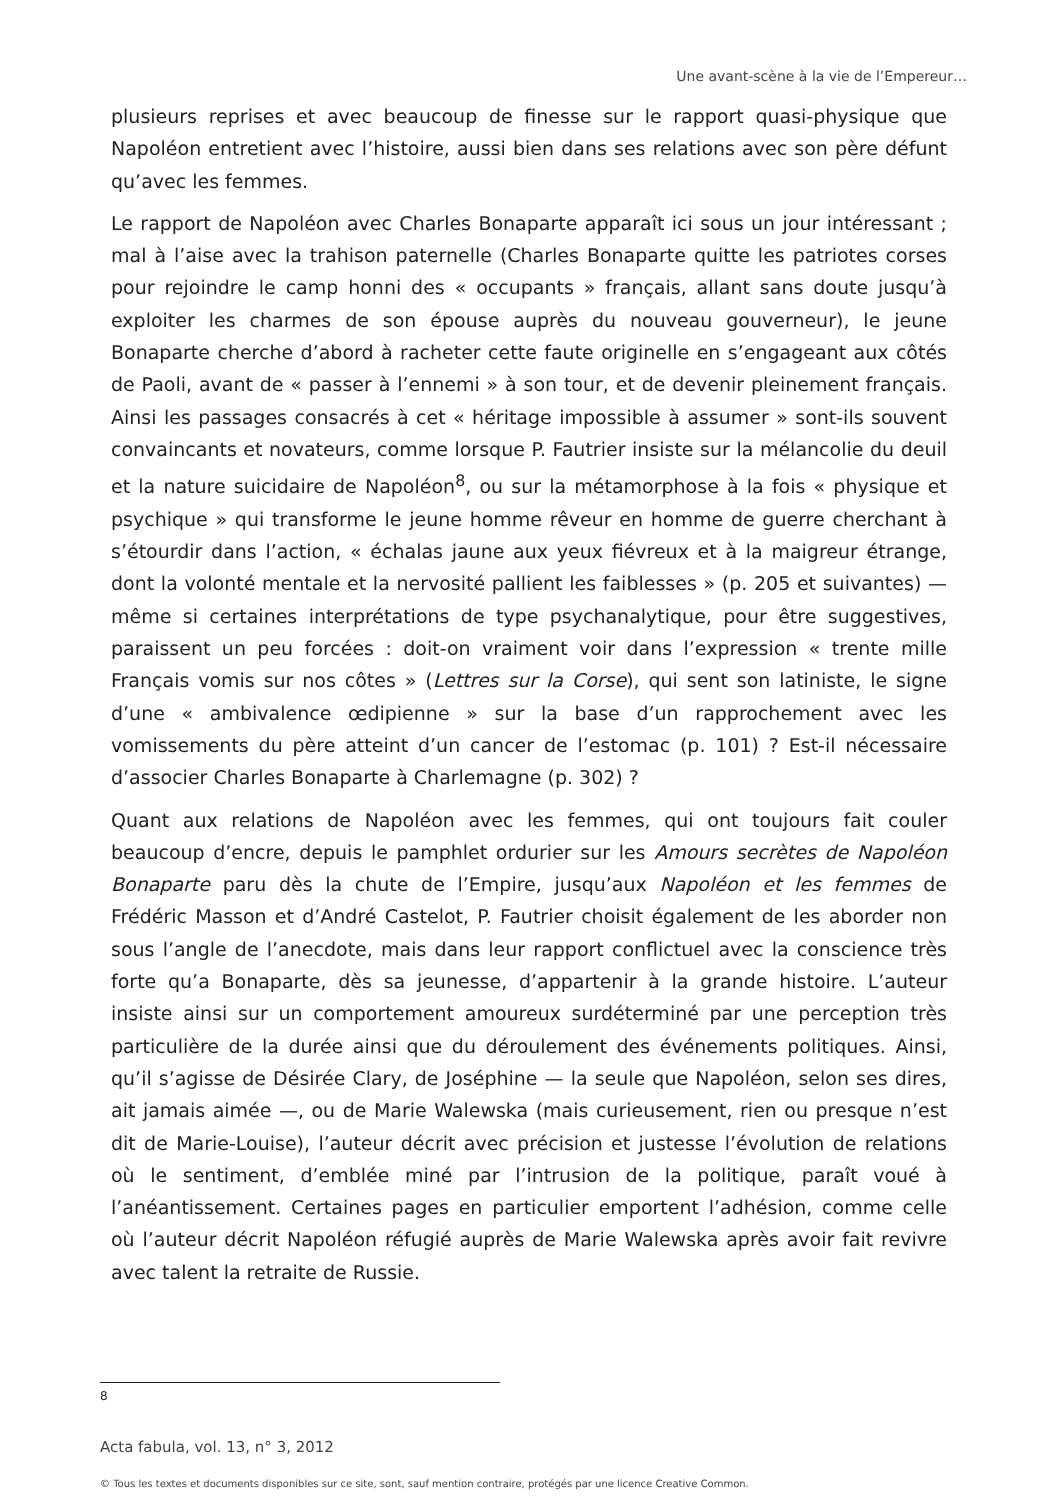Une avant-scène à la vie de l’Empereur…
plusieurs reprises et avec beaucoup de finesse sur le rapport quasi-physique que Napoléon entretient avec l’histoire, aussi bien dans ses relations avec son père défunt qu’avec les femmes.
Le rapport de Napoléon avec Charles Bonaparte apparaît ici sous un jour intéressant ; mal à l’aise avec la trahison paternelle (Charles Bonaparte quitte les patriotes corses pour rejoindre le camp honni des « occupants » français, allant sans doute jusqu’à exploiter les charmes de son épouse auprès du nouveau gouverneur), le jeune Bonaparte cherche d’abord à racheter cette faute originelle en s’engageant aux côtés de Paoli, avant de « passer à l’ennemi » à son tour, et de devenir pleinement français. Ainsi les passages consacrés à cet « héritage impossible à assumer » sont-ils souvent convaincants et novateurs, comme lorsque P. Fautrier insiste sur la mélancolie du deuil et la nature suicidaire de Napoléon<sup>8</sup>, ou sur la métamorphose à la fois « physique et psychique » qui transforme le jeune homme rêveur en homme de guerre cherchant à s’étourdir dans l’action, « échalas jaune aux yeux fiévreux et à la maigreur étrange, dont la volonté mentale et la nervosité pallient les faiblesses » (p. 205 et suivantes) — même si certaines interprétations de type psychanalytique, pour être suggestives, paraissent un peu forcées : doit-on vraiment voir dans l’expression « trente mille Français vomis sur nos côtes » (Lettres sur la Corse), qui sent son latiniste, le signe d’une « ambivalence œdipienne » sur la base d’un rapprochement avec les vomissements du père atteint d’un cancer de l’estomac (p. 101) ? Est-il nécessaire d’associer Charles Bonaparte à Charlemagne (p. 302) ?
Quant aux relations de Napoléon avec les femmes, qui ont toujours fait couler beaucoup d’encre, depuis le pamphlet ordurier sur les Amours secrètes de Napoléon Bonaparte paru dès la chute de l’Empire, jusqu’aux Napoléon et les femmes de Frédéric Masson et d’André Castelot, P. Fautrier choisit également de les aborder non sous l’angle de l’anecdote, mais dans leur rapport conflictuel avec la conscience très forte qu’a Bonaparte, dès sa jeunesse, d’appartenir à la grande histoire. L’auteur insiste ainsi sur un comportement amoureux surdéterminé par une perception très particulière de la durée ainsi que du déroulement des événements politiques. Ainsi, qu’il s’agisse de Désirée Clary, de Joséphine — la seule que Napoléon, selon ses dires, ait jamais aimée —, ou de Marie Walewska (mais curieusement, rien ou presque n’est dit de Marie-Louise), l’auteur décrit avec précision et justesse l’évolution de relations où le sentiment, d’emblée miné par l’intrusion de la politique, paraît voué à l’anéantissement. Certaines pages en particulier emportent l’adhésion, comme celle où l’auteur décrit Napoléon réfugié auprès de Marie Walewska après avoir fait revivre avec talent la retraite de Russie.
8
Acta fabula, vol. 13, n° 3, 2012
© Tous les textes et documents disponibles sur ce site, sont, sauf mention contraire, protégés par une licence Creative Common.